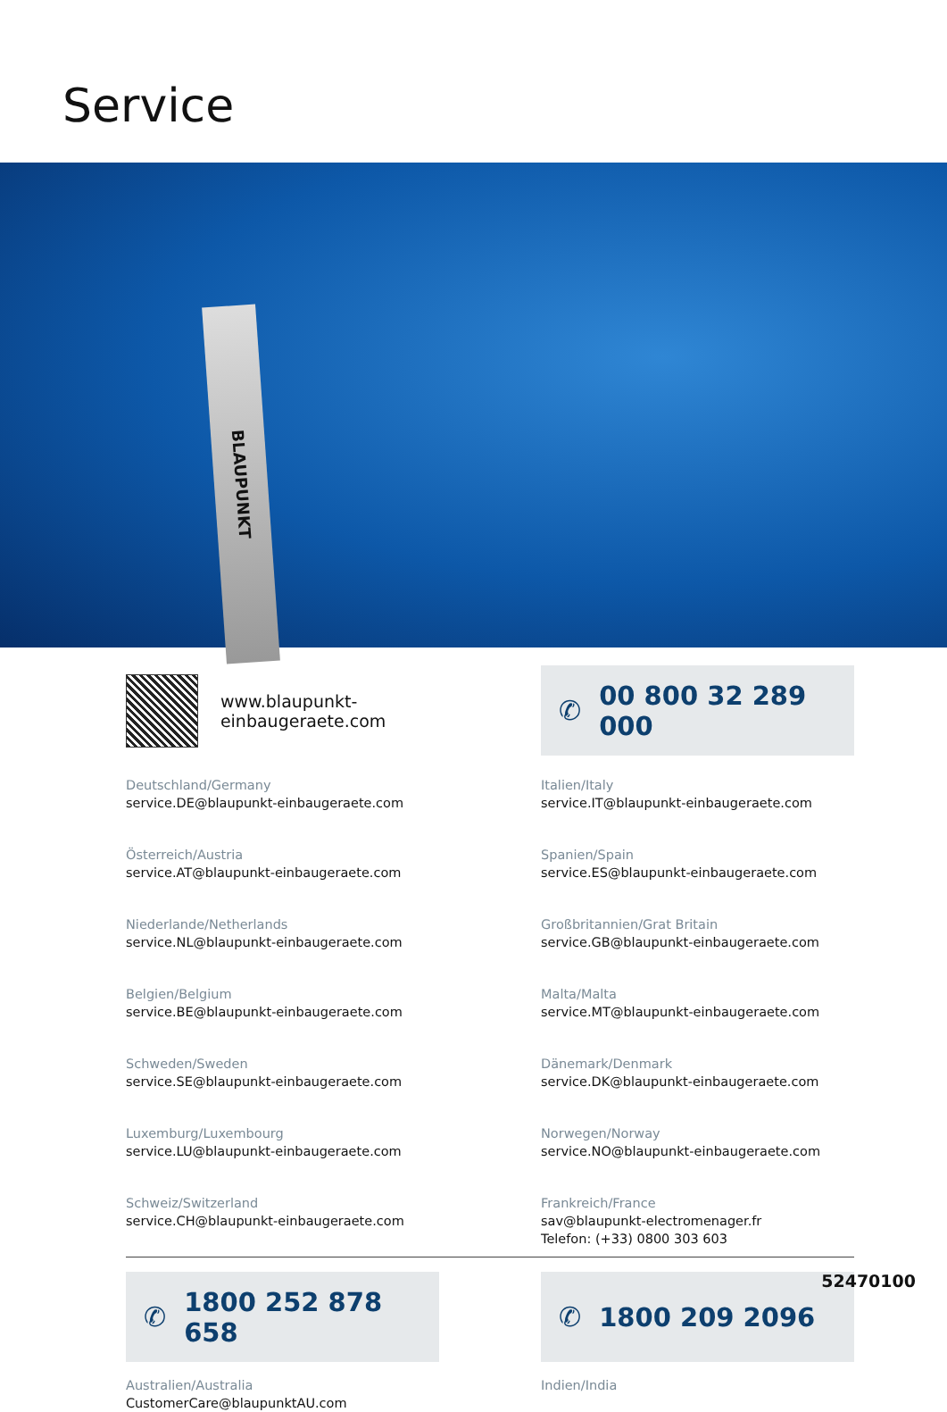Service
BLAUPUNKT
www.blaupunkt-einbaugeraete.com
✆ 00 800 32 289 000
Deutschland/Germany
service.DE@blaupunkt-einbaugeraete.com
Österreich/Austria
service.AT@blaupunkt-einbaugeraete.com
Niederlande/Netherlands
service.NL@blaupunkt-einbaugeraete.com
Belgien/Belgium
service.BE@blaupunkt-einbaugeraete.com
Schweden/Sweden
service.SE@blaupunkt-einbaugeraete.com
Luxemburg/Luxembourg
service.LU@blaupunkt-einbaugeraete.com
Schweiz/Switzerland
service.CH@blaupunkt-einbaugeraete.com
Italien/Italy
service.IT@blaupunkt-einbaugeraete.com
Spanien/Spain
service.ES@blaupunkt-einbaugeraete.com
Großbritannien/Grat Britain
service.GB@blaupunkt-einbaugeraete.com
Malta/Malta
service.MT@blaupunkt-einbaugeraete.com
Dänemark/Denmark
service.DK@blaupunkt-einbaugeraete.com
Norwegen/Norway
service.NO@blaupunkt-einbaugeraete.com
Frankreich/France
sav@blaupunkt-electromenager.fr
Telefon: (+33) 0800 303 603
✆ 1800 252 878 658
Australien/Australia
CustomerCare@blaupunktAU.com
✆ 1800 209 2096
Indien/India
52470100